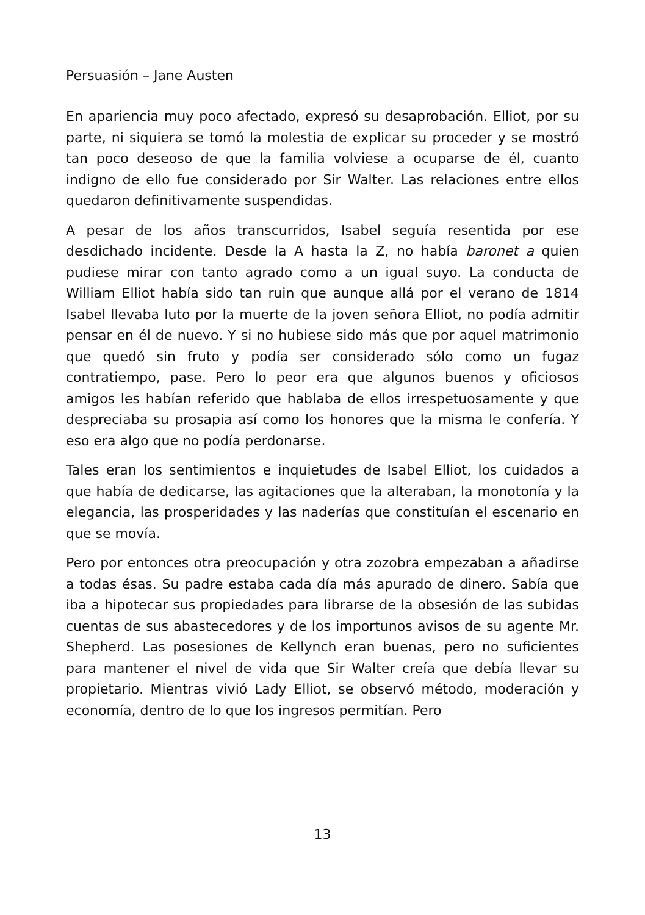Persuasión – Jane Austen
En apariencia muy poco afectado, expresó su desaprobación. Elliot, por su parte, ni siquiera se tomó la molestia de explicar su proceder y se mostró tan poco deseoso de que la familia volviese a ocuparse de él, cuanto indigno de ello fue considerado por Sir Walter. Las relaciones entre ellos quedaron definitivamente suspendidas.
A pesar de los años transcurridos, Isabel seguía resentida por ese desdichado incidente. Desde la A hasta la Z, no había baronet a quien pudiese mirar con tanto agrado como a un igual suyo. La conducta de William Elliot había sido tan ruin que aunque allá por el verano de 1814 Isabel llevaba luto por la muerte de la joven señora Elliot, no podía admitir pensar en él de nuevo. Y si no hubiese sido más que por aquel matrimonio que quedó sin fruto y podía ser considerado sólo como un fugaz contratiempo, pase. Pero lo peor era que algunos buenos y oficiosos amigos les habían referido que hablaba de ellos irrespetuosamente y que despreciaba su prosapia así como los honores que la misma le confería. Y eso era algo que no podía perdonarse.
Tales eran los sentimientos e inquietudes de Isabel Elliot, los cuidados a que había de dedicarse, las agitaciones que la alteraban, la monotonía y la elegancia, las prosperidades y las naderías que constituían el escenario en que se movía.
Pero por entonces otra preocupación y otra zozobra empezaban a añadirse a todas ésas. Su padre estaba cada día más apurado de dinero. Sabía que iba a hipotecar sus propiedades para librarse de la obsesión de las subidas cuentas de sus abastecedores y de los importunos avisos de su agente Mr. Shepherd. Las posesiones de Kellynch eran buenas, pero no suficientes para mantener el nivel de vida que Sir Walter creía que debía llevar su propietario. Mientras vivió Lady Elliot, se observó método, moderación y economía, dentro de lo que los ingresos permitían. Pero
13